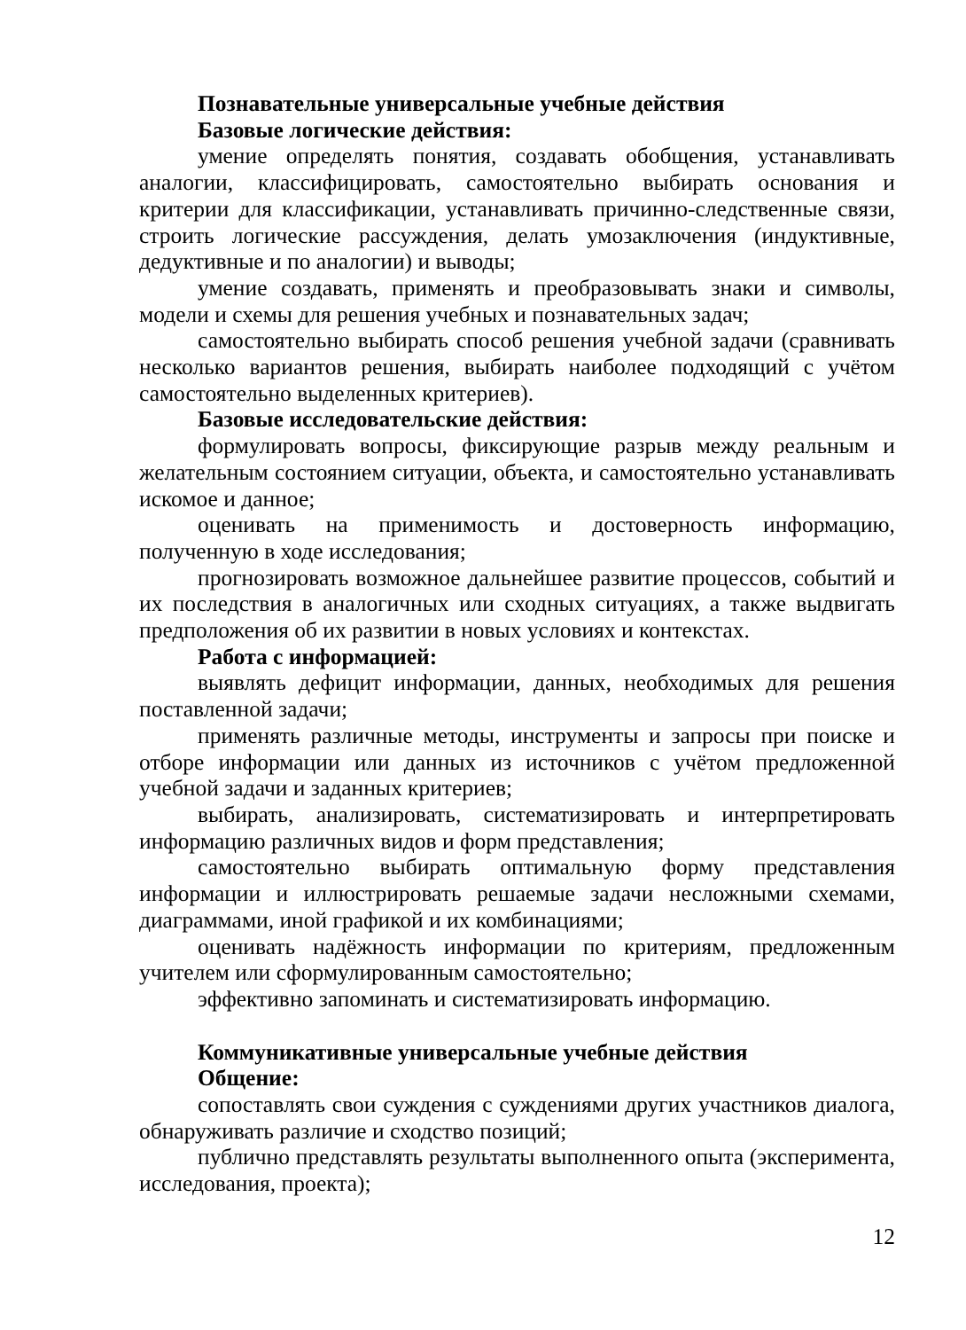Познавательные универсальные учебные действия
Базовые логические действия:
умение определять понятия, создавать обобщения, устанавливать аналогии, классифицировать, самостоятельно выбирать основания и критерии для классификации, устанавливать причинно-следственные связи, строить логические рассуждения, делать умозаключения (индуктивные, дедуктивные и по аналогии) и выводы;
умение создавать, применять и преобразовывать знаки и символы, модели и схемы для решения учебных и познавательных задач;
самостоятельно выбирать способ решения учебной задачи (сравнивать несколько вариантов решения, выбирать наиболее подходящий с учётом самостоятельно выделенных критериев).
Базовые исследовательские действия:
формулировать вопросы, фиксирующие разрыв между реальным и желательным состоянием ситуации, объекта, и самостоятельно устанавливать искомое и данное;
оценивать на применимость и достоверность информацию, полученную в ходе исследования;
прогнозировать возможное дальнейшее развитие процессов, событий и их последствия в аналогичных или сходных ситуациях, а также выдвигать предположения об их развитии в новых условиях и контекстах.
Работа с информацией:
выявлять дефицит информации, данных, необходимых для решения поставленной задачи;
применять различные методы, инструменты и запросы при поиске и отборе информации или данных из источников с учётом предложенной учебной задачи и заданных критериев;
выбирать, анализировать, систематизировать и интерпретировать информацию различных видов и форм представления;
самостоятельно выбирать оптимальную форму представления информации и иллюстрировать решаемые задачи несложными схемами, диаграммами, иной графикой и их комбинациями;
оценивать надёжность информации по критериям, предложенным учителем или сформулированным самостоятельно;
эффективно запоминать и систематизировать информацию.
Коммуникативные универсальные учебные действия
Общение:
сопоставлять свои суждения с суждениями других участников диалога, обнаруживать различие и сходство позиций;
публично представлять результаты выполненного опыта (эксперимента, исследования, проекта);
12